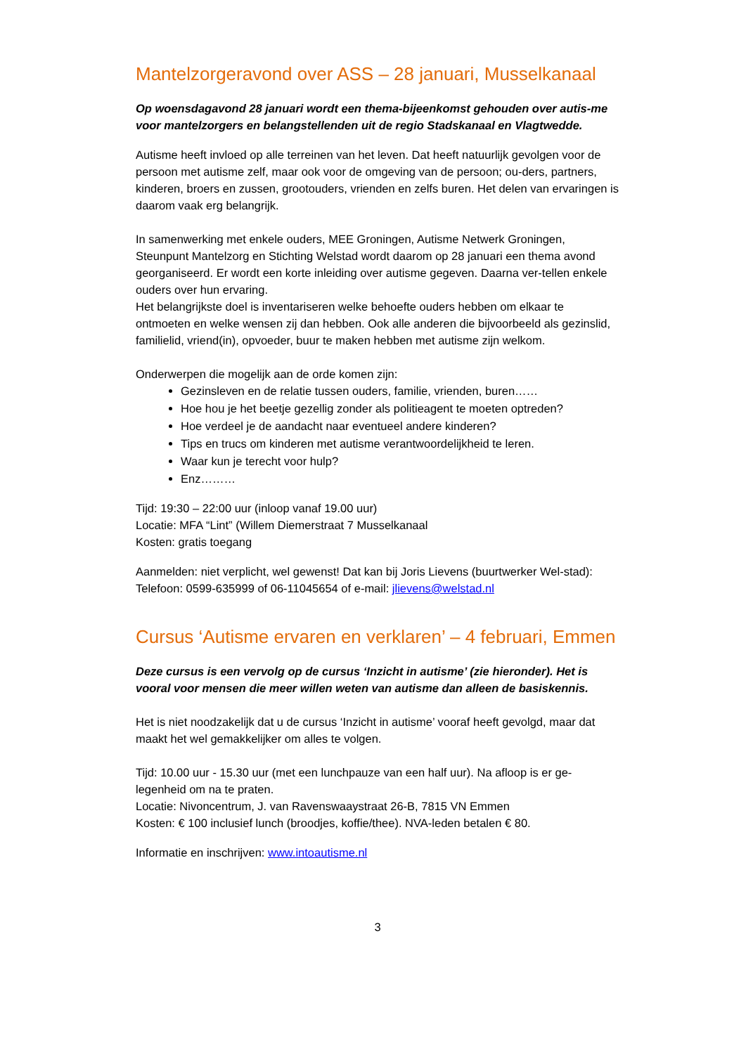Mantelzorgeravond over ASS – 28 januari, Musselkanaal
Op woensdagavond 28 januari wordt een thema-bijeenkomst gehouden over autis-me voor mantelzorgers en belangstellenden uit de regio Stadskanaal en Vlagtwedde.
Autisme heeft invloed op alle terreinen van het leven. Dat heeft natuurlijk gevolgen voor de persoon met autisme zelf, maar ook voor de omgeving van de persoon; ou-ders, partners, kinderen, broers en zussen, grootouders, vrienden en zelfs buren. Het delen van ervaringen is daarom vaak erg belangrijk.
In samenwerking met enkele ouders, MEE Groningen, Autisme Netwerk Groningen, Steunpunt Mantelzorg en Stichting Welstad wordt daarom op 28 januari een thema avond georganiseerd. Er wordt een korte inleiding over autisme gegeven. Daarna ver-tellen enkele ouders over hun ervaring.
Het belangrijkste doel is inventariseren welke behoefte ouders hebben om elkaar te ontmoeten en welke wensen zij dan hebben. Ook alle anderen die bijvoorbeeld als gezinslid, familielid, vriend(in), opvoeder, buur te maken hebben met autisme zijn welkom.
Onderwerpen die mogelijk aan de orde komen zijn:
Gezinsleven en de relatie tussen ouders, familie, vrienden, buren……
Hoe hou je het beetje gezellig zonder als politieagent te moeten optreden?
Hoe verdeel je de aandacht naar eventueel andere kinderen?
Tips en trucs om kinderen met autisme verantwoordelijkheid te leren.
Waar kun je terecht voor hulp?
Enz………
Tijd: 19:30 – 22:00 uur (inloop vanaf 19.00 uur)
Locatie: MFA “Lint” (Willem Diemerstraat 7 Musselkanaal
Kosten: gratis toegang
Aanmelden: niet verplicht, wel gewenst! Dat kan bij Joris Lievens (buurtwerker Wel-stad): Telefoon: 0599-635999 of 06-11045654 of e-mail: jlievens@welstad.nl
Cursus ‘Autisme ervaren en verklaren’ – 4 februari, Emmen
Deze cursus is een vervolg op de cursus ‘Inzicht in autisme’ (zie hieronder). Het is vooral voor mensen die meer willen weten van autisme dan alleen de basiskennis.
Het is niet noodzakelijk dat u de cursus ‘Inzicht in autisme’ vooraf heeft gevolgd, maar dat maakt het wel gemakkelijker om alles te volgen.
Tijd: 10.00 uur - 15.30 uur (met een lunchpauze van een half uur). Na afloop is er ge-legenheid om na te praten.
Locatie: Nivoncentrum, J. van Ravenswaaystraat 26-B, 7815 VN Emmen
Kosten: € 100 inclusief lunch (broodjes, koffie/thee). NVA-leden betalen € 80.
Informatie en inschrijven: www.intoautisme.nl
3